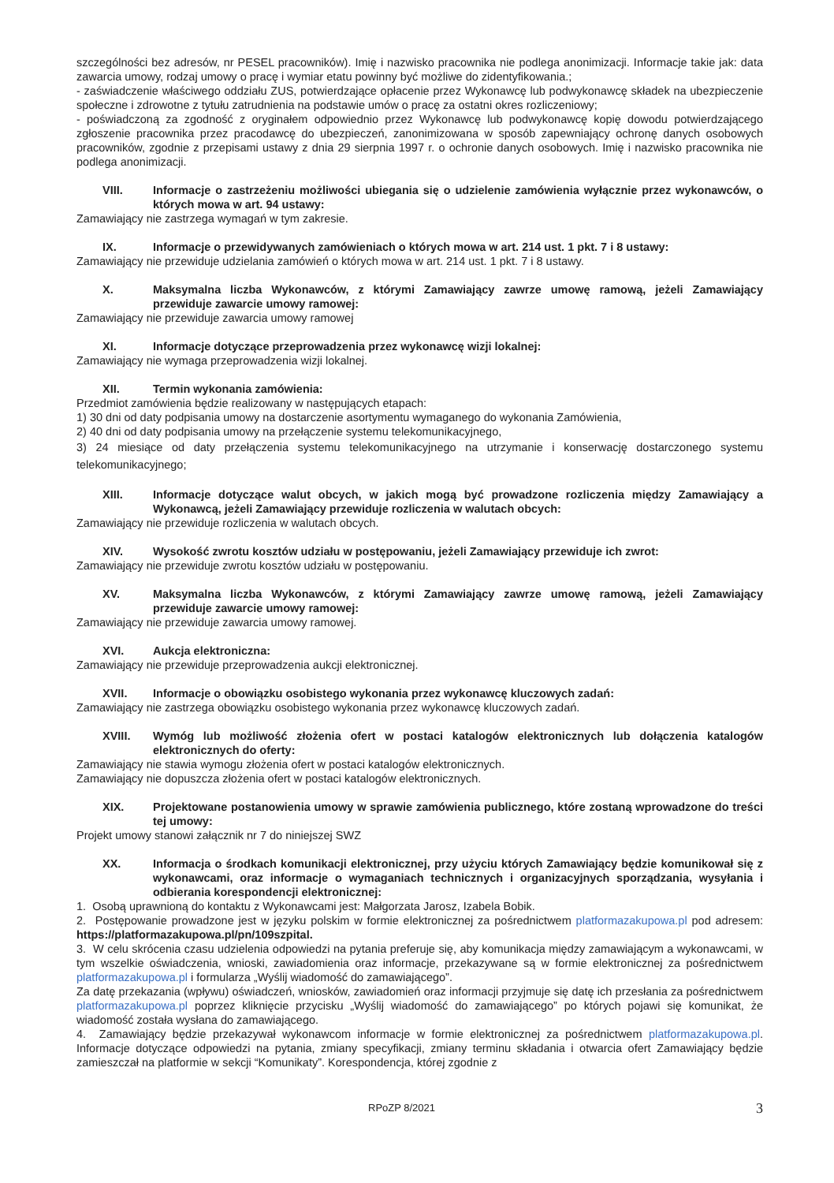szczególności bez adresów, nr PESEL pracowników). Imię i nazwisko pracownika nie podlega anonimizacji. Informacje takie jak: data zawarcia umowy, rodzaj umowy o pracę i wymiar etatu powinny być możliwe do zidentyfikowania.;
- zaświadczenie właściwego oddziału ZUS, potwierdzające opłacenie przez Wykonawcę lub podwykonawcę składek na ubezpieczenie społeczne i zdrowotne z tytułu zatrudnienia na podstawie umów o pracę za ostatni okres rozliczeniowy;
- poświadczoną za zgodność z oryginałem odpowiednio przez Wykonawcę lub podwykonawcę kopię dowodu potwierdzającego zgłoszenie pracownika przez pracodawcę do ubezpieczeń, zanonimizowana w sposób zapewniający ochronę danych osobowych pracowników, zgodnie z przepisami ustawy z dnia 29 sierpnia 1997 r. o ochronie danych osobowych. Imię i nazwisko pracownika nie podlega anonimizacji.
VIII. Informacje o zastrzeżeniu możliwości ubiegania się o udzielenie zamówienia wyłącznie przez wykonawców, o których mowa w art. 94 ustawy:
Zamawiający nie zastrzega wymagań w tym zakresie.
IX. Informacje o przewidywanych zamówieniach o których mowa w art. 214 ust. 1 pkt. 7 i 8 ustawy:
Zamawiający nie przewiduje udzielania zamówień o których mowa w art. 214 ust. 1 pkt. 7 i 8 ustawy.
X. Maksymalna liczba Wykonawców, z którymi Zamawiający zawrze umowę ramową, jeżeli Zamawiający przewiduje zawarcie umowy ramowej:
Zamawiający nie przewiduje zawarcia umowy ramowej
XI. Informacje dotyczące przeprowadzenia przez wykonawcę wizji lokalnej:
Zamawiający nie wymaga przeprowadzenia wizji lokalnej.
XII. Termin wykonania zamówienia:
Przedmiot zamówienia będzie realizowany w następujących etapach:
1) 30 dni od daty podpisania umowy na dostarczenie asortymentu wymaganego do wykonania Zamówienia,
2) 40 dni od daty podpisania umowy na przełączenie systemu telekomunikacyjnego,
3) 24 miesiące od daty przełączenia systemu telekomunikacyjnego na utrzymanie i konserwację dostarczonego systemu telekomunikacyjnego;
XIII. Informacje dotyczące walut obcych, w jakich mogą być prowadzone rozliczenia między Zamawiający a Wykonawcą, jeżeli Zamawiający przewiduje rozliczenia w walutach obcych:
Zamawiający nie przewiduje rozliczenia w walutach obcych.
XIV. Wysokość zwrotu kosztów udziału w postępowaniu, jeżeli Zamawiający przewiduje ich zwrot:
Zamawiający nie przewiduje zwrotu kosztów udziału w postępowaniu.
XV. Maksymalna liczba Wykonawców, z którymi Zamawiający zawrze umowę ramową, jeżeli Zamawiający przewiduje zawarcie umowy ramowej:
Zamawiający nie przewiduje zawarcia umowy ramowej.
XVI. Aukcja elektroniczna:
Zamawiający nie przewiduje przeprowadzenia aukcji elektronicznej.
XVII. Informacje o obowiązku osobistego wykonania przez wykonawcę kluczowych zadań:
Zamawiający nie zastrzega obowiązku osobistego wykonania przez wykonawcę kluczowych zadań.
XVIII. Wymóg lub możliwość złożenia ofert w postaci katalogów elektronicznych lub dołączenia katalogów elektronicznych do oferty:
Zamawiający nie stawia wymogu złożenia ofert w postaci katalogów elektronicznych.
Zamawiający nie dopuszcza złożenia ofert w postaci katalogów elektronicznych.
XIX. Projektowane postanowienia umowy w sprawie zamówienia publicznego, które zostaną wprowadzone do treści tej umowy:
Projekt umowy stanowi załącznik nr 7 do niniejszej SWZ
XX. Informacja o środkach komunikacji elektronicznej, przy użyciu których Zamawiający będzie komunikował się z wykonawcami, oraz informacje o wymaganiach technicznych i organizacyjnych sporządzania, wysyłania i odbierania korespondencji elektronicznej:
1. Osobą uprawnioną do kontaktu z Wykonawcami jest: Małgorzata Jarosz, Izabela Bobik.
2. Postępowanie prowadzone jest w języku polskim w formie elektronicznej za pośrednictwem platformazakupowa.pl pod adresem: https://platformazakupowa.pl/pn/109szpital.
3. W celu skrócenia czasu udzielenia odpowiedzi na pytania preferuje się, aby komunikacja między zamawiającym a wykonawcami, w tym wszelkie oświadczenia, wnioski, zawiadomienia oraz informacje, przekazywane są w formie elektronicznej za pośrednictwem platformazakupowa.pl i formularza „Wyślij wiadomość do zamawiającego”.
Za datę przekazania (wpływu) oświadczeń, wniosków, zawiadomień oraz informacji przyjmuje się datę ich przesłania za pośrednictwem platformazakupowa.pl poprzez kliknięcie przycisku „Wyślij wiadomość do zamawiającego” po których pojawi się komunikat, że wiadomość została wysłana do zamawiającego.
4. Zamawiający będzie przekazywał wykonawcom informacje w formie elektronicznej za pośrednictwem platformazakupowa.pl. Informacje dotyczące odpowiedzi na pytania, zmiany specyfikacji, zmiany terminu składania i otwarcia ofert Zamawiający będzie zamieszczał na platformie w sekcji “Komunikaty”. Korespondencja, której zgodnie z
RPoZP 8/2021 3